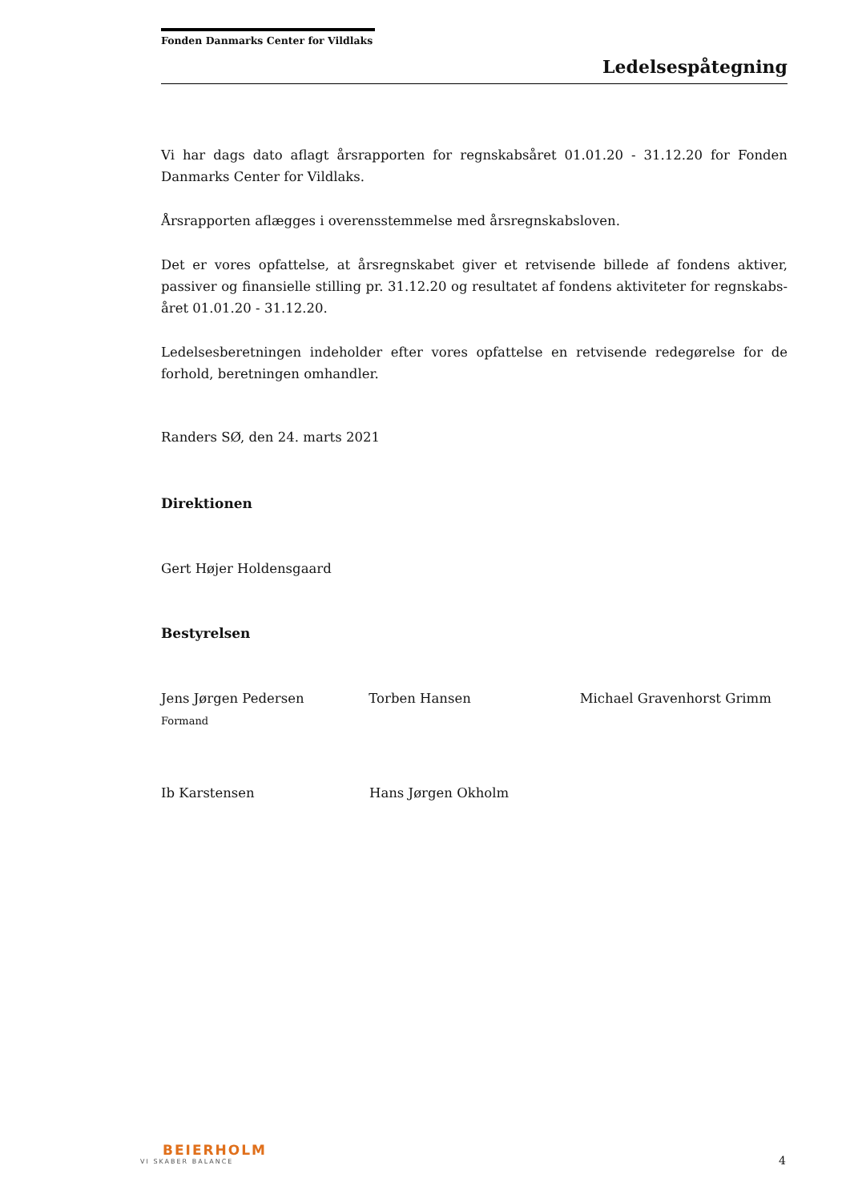Fonden Danmarks Center for Vildlaks
Ledelsespåtegning
Vi har dags dato aflagt årsrapporten for regnskabsåret 01.01.20 - 31.12.20 for Fonden Danmarks Center for Vildlaks.
Årsrapporten aflægges i overensstemmelse med årsregnskabsloven.
Det er vores opfattelse, at årsregnskabet giver et retvisende billede af fondens aktiver, passiver og finansielle stilling pr. 31.12.20 og resultatet af fondens aktiviteter for regnskabs-året 01.01.20 - 31.12.20.
Ledelsesberetningen indeholder efter vores opfattelse en retvisende redegørelse for de forhold, beretningen omhandler.
Randers SØ, den 24. marts 2021
Direktionen
Gert Højer Holdensgaard
Bestyrelsen
Jens Jørgen Pedersen
Formand
Torben Hansen Michael Gravenhorst Grimm
Ib Karstensen Hans Jørgen Okholm
BEIERHOLM
VI SKABER BALANCE
4